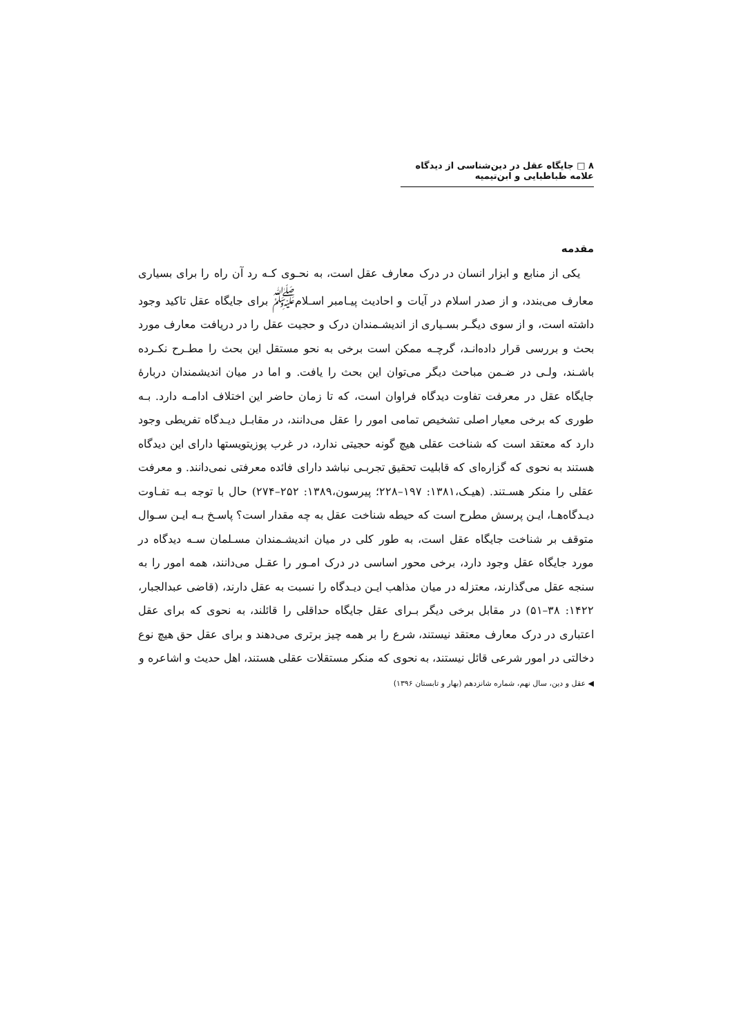۸ □ جایگاه عقل در دین‌شناسی از دیدگاه علامه طباطبایی و ابن‌تیمیه
مقدمه
یکی از منابع و ابزار انسان در درک معارف عقل است، به نحـوی کـه رد آن راه را برای بسیاری معارف می‌بندد، و از صدر اسلام در آیات و احادیث پیـامبر اسـلام<sup>ﷺ</sup> برای جایگاه عقل تاکید وجود داشته است، و از سوی دیگـر بسـیاری از اندیشـمندان درک و حجیت عقل را در دریافت معارف مورد بحث و بررسی قرار داده‌انـد، گرچـه ممکن است برخی به نحو مستقل این بحث را مطـرح نکـرده باشـند، ولـی در ضـمن مباحث دیگر می‌توان این بحث را یافت. و اما در میان اندیشمندان دربارهٔ جایگاه عقل در معرفت تفاوت دیدگاه فراوان است، که تا زمان حاضر این اختلاف ادامـه دارد. بـه طوری که برخی معیار اصلی تشخیص تمامی امور را عقل می‌دانند، در مقابـل دیـدگاه تفریطی وجود دارد که معتقد است که شناخت عقلی هیچ گونه حجیتی ندارد، در غرب پوزیتویستها دارای این دیدگاه هستند به نحوی که گزاره‌ای که قابلیت تحقیق تجربـی نباشد دارای فائده معرفتی نمی‌دانند. و معرفت عقلی را منکر هسـتند. (هیـک،۱۳۸۱: ۱۹۷–۲۲۸؛ پیرسون،۱۳۸۹: ۲۵۲–۲۷۴) حال با توجه بـه تفـاوت دیـدگاه‌هـا، ایـن پرسش مطرح است که حیطه شناخت عقل به چه مقدار است؟ پاسـخ بـه ایـن سـوال متوقف بر شناخت جایگاه عقل است، به طور کلی در میان اندیشـمندان مسـلمان سـه دیدگاه در مورد جایگاه عقل وجود دارد، برخی محور اساسی در درک امـور را عقـل می‌دانند، همه امور را به سنجه عقل می‌گذارند، معتزله در میان مذاهب ایـن دیـدگاه را نسبت به عقل دارند، (قاضی عبدالجبار، ۱۴۲۲: ۳۸–۵۱) در مقابل برخی دیگر بـرای عقل جایگاه حداقلی را قائلند، به نحوی که برای عقل اعتباری در درک معارف معتقد نیستند، شرع را بر همه چیز برتری می‌دهند و برای عقل حق هیچ نوع دخالتی در امور شرعی قائل نیستند، به نحوی که منکر مستقلات عقلی هستند، اهل حدیث و اشاعره و
◀ عقل و دین، سال نهم، شماره شانزدهم (بهار و تابستان ۱۳۹۶)